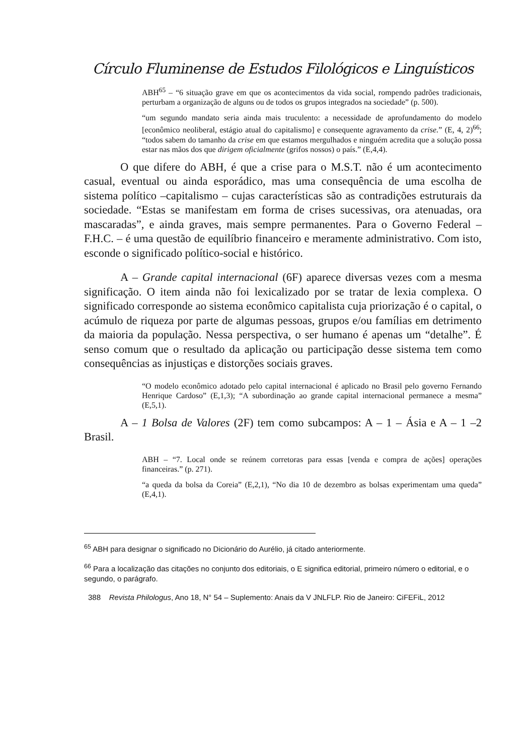Círculo Fluminense de Estudos Filológicos e Linguísticos
ABH<sup>65</sup> – “6 situação grave em que os acontecimentos da vida social, rompendo padrões tradicionais, perturbam a organização de alguns ou de todos os grupos integrados na sociedade” (p. 500).
“um segundo mandato seria ainda mais truculento: a necessidade de aprofundamento do modelo [econômico neoliberal, estágio atual do capitalismo] e consequente agravamento da crise.” (E, 4, 2)<sup>66</sup>; “todos sabem do tamanho da crise em que estamos mergulhados e ninguém acredita que a solução possa estar nas mãos dos que dirigem oficialmente (grifos nossos) o país.” (E,4,4).
O que difere do ABH, é que a crise para o M.S.T. não é um acontecimento casual, eventual ou ainda esporádico, mas uma consequência de uma escolha de sistema político –capitalismo – cujas características são as contradições estruturais da sociedade. “Estas se manifestam em forma de crises sucessivas, ora atenuadas, ora mascaradas”, e ainda graves, mais sempre permanentes. Para o Governo Federal – F.H.C. – é uma questão de equilíbrio financeiro e meramente administrativo. Com isto, esconde o significado político-social e histórico.
A – Grande capital internacional (6F) aparece diversas vezes com a mesma significação. O item ainda não foi lexicalizado por se tratar de lexia complexa. O significado corresponde ao sistema econômico capitalista cuja priorização é o capital, o acúmulo de riqueza por parte de algumas pessoas, grupos e/ou famílias em detrimento da maioria da população. Nessa perspectiva, o ser humano é apenas um “detalhe”. É senso comum que o resultado da aplicação ou participação desse sistema tem como consequências as injustiças e distorções sociais graves.
“O modelo econômico adotado pelo capital internacional é aplicado no Brasil pelo governo Fernando Henrique Cardoso” (E,1,3); “A subordinação ao grande capital internacional permanece a mesma” (E,5,1).
A – 1 Bolsa de Valores (2F) tem como subcampos: A – 1 – Ásia e A – 1 –2 Brasil.
ABH – “7. Local onde se reúnem corretoras para essas [venda e compra de ações] operações financeiras.” (p. 271).
“a queda da bolsa da Coreia” (E,2,1), “No dia 10 de dezembro as bolsas experimentam uma queda” (E,4,1).
<sup>65</sup> ABH para designar o significado no Dicionário do Aurélio, já citado anteriormente.
<sup>66</sup> Para a localização das citações no conjunto dos editoriais, o E significa editorial, primeiro número o editorial, e o segundo, o parágrafo.
388 Revista Philologus, Ano 18, N° 54 – Suplemento: Anais da V JNLFLP. Rio de Janeiro: CiFEFiL, 2012